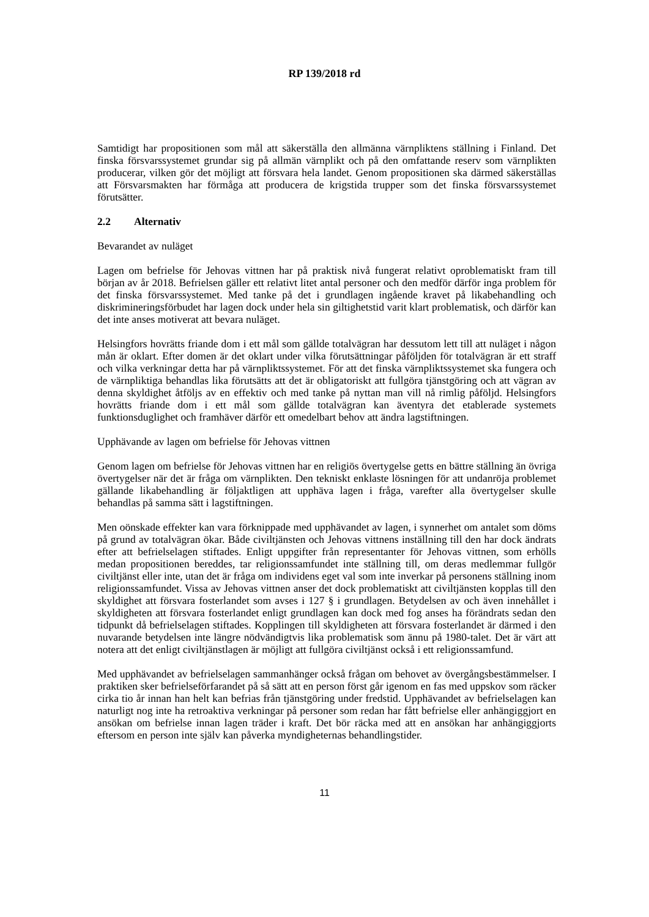RP 139/2018 rd
Samtidigt har propositionen som mål att säkerställa den allmänna värnpliktens ställning i Finland. Det finska försvarssystemet grundar sig på allmän värnplikt och på den omfattande reserv som värnplikten producerar, vilken gör det möjligt att försvara hela landet. Genom propositionen ska därmed säkerställas att Försvarsmakten har förmåga att producera de krigstida trupper som det finska försvarssystemet förutsätter.
2.2 Alternativ
Bevarandet av nuläget
Lagen om befrielse för Jehovas vittnen har på praktisk nivå fungerat relativt oproblematiskt fram till början av år 2018. Befrielsen gäller ett relativt litet antal personer och den medför därför inga problem för det finska försvarssystemet. Med tanke på det i grundlagen ingående kravet på likabehandling och diskrimineringsförbudet har lagen dock under hela sin giltighetstid varit klart problematisk, och därför kan det inte anses motiverat att bevara nuläget.
Helsingfors hovrätts friande dom i ett mål som gällde totalvägran har dessutom lett till att nuläget i någon mån är oklart. Efter domen är det oklart under vilka förutsättningar påföljden för totalvägran är ett straff och vilka verkningar detta har på värnpliktssystemet. För att det finska värnpliktssystemet ska fungera och de värnpliktiga behandlas lika förutsätts att det är obligatoriskt att fullgöra tjänstgöring och att vägran av denna skyldighet åtföljs av en effektiv och med tanke på nyttan man vill nå rimlig påföljd. Helsingfors hovrätts friande dom i ett mål som gällde totalvägran kan äventyra det etablerade systemets funktionsduglighet och framhäver därför ett omedelbart behov att ändra lagstiftningen.
Upphävande av lagen om befrielse för Jehovas vittnen
Genom lagen om befrielse för Jehovas vittnen har en religiös övertygelse getts en bättre ställning än övriga övertygelser när det är fråga om värnplikten. Den tekniskt enklaste lösningen för att undanröja problemet gällande likabehandling är följaktligen att upphäva lagen i fråga, varefter alla övertygelser skulle behandlas på samma sätt i lagstiftningen.
Men oönskade effekter kan vara förknippade med upphävandet av lagen, i synnerhet om antalet som döms på grund av totalvägran ökar. Både civiltjänsten och Jehovas vittnens inställning till den har dock ändrats efter att befrielselagen stiftades. Enligt uppgifter från representanter för Jehovas vittnen, som erhölls medan propositionen bereddes, tar religionssamfundet inte ställning till, om deras medlemmar fullgör civiltjänst eller inte, utan det är fråga om individens eget val som inte inverkar på personens ställning inom religionssamfundet. Vissa av Jehovas vittnen anser det dock problematiskt att civiltjänsten kopplas till den skyldighet att försvara fosterlandet som avses i 127 § i grundlagen. Betydelsen av och även innehållet i skyldigheten att försvara fosterlandet enligt grundlagen kan dock med fog anses ha förändrats sedan den tidpunkt då befrielselagen stiftades. Kopplingen till skyldigheten att försvara fosterlandet är därmed i den nuvarande betydelsen inte längre nödvändigtvis lika problematisk som ännu på 1980-talet. Det är värt att notera att det enligt civiltjänstlagen är möjligt att fullgöra civiltjänst också i ett religionssamfund.
Med upphävandet av befrielselagen sammanhänger också frågan om behovet av övergångsbestämmelser. I praktiken sker befrielseförfarandet på så sätt att en person först går igenom en fas med uppskov som räcker cirka tio år innan han helt kan befrias från tjänstgöring under fredstid. Upphävandet av befrielselagen kan naturligt nog inte ha retroaktiva verkningar på personer som redan har fått befrielse eller anhängiggjort en ansökan om befrielse innan lagen träder i kraft. Det bör räcka med att en ansökan har anhängiggjorts eftersom en person inte själv kan påverka myndigheternas behandlingstider.
11